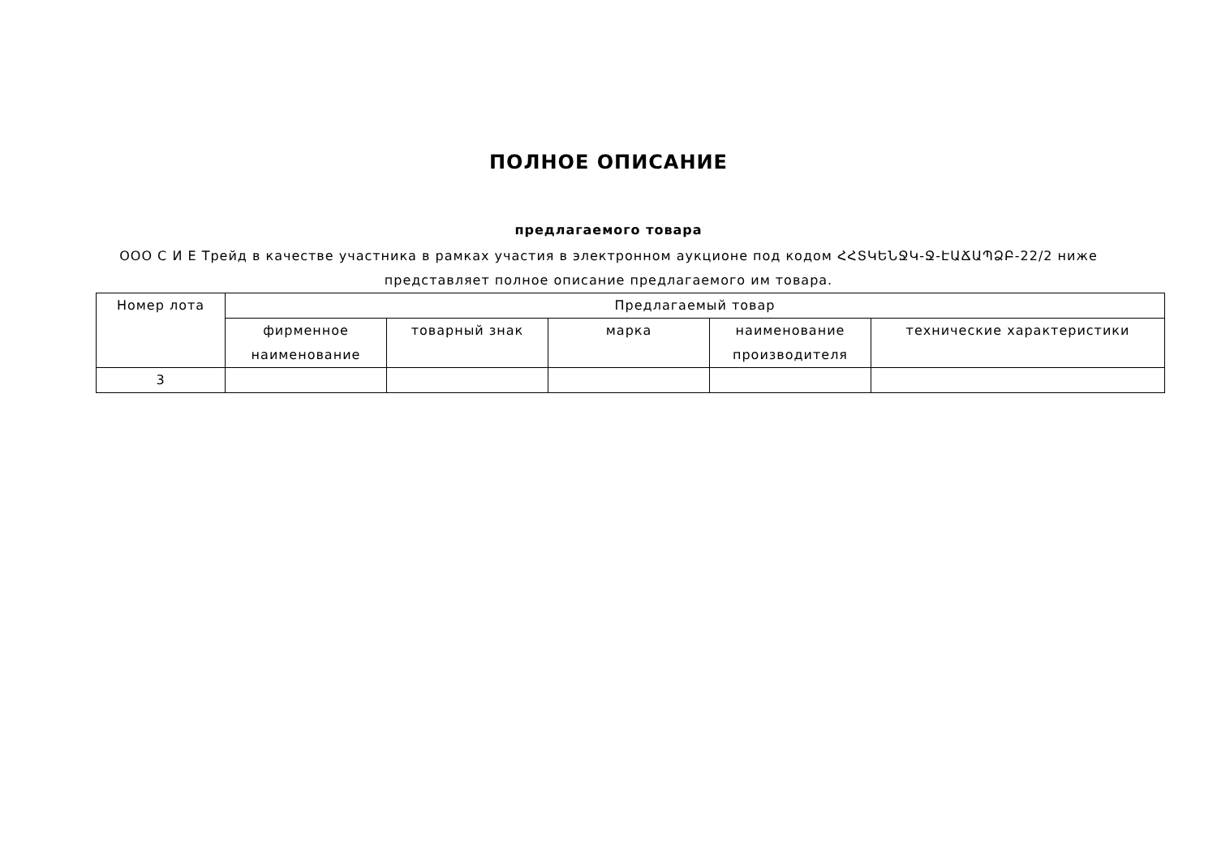ПОЛНОЕ ОПИСАНИЕ
предлагаемого товара
ООО С И Е Трейд в качестве участника в рамках участия в электронном аукционе под кодом ՀՀՏԿԵՆՋԿ-Ջ-ԷԱՃԱՊՁԲ-22/2 ниже представляет полное описание предлагаемого им товара.
| Номер лота | Предлагаемый товар | | | | |
| --- | --- | --- | --- | --- | --- |
| | фирменное наименование | товарный знак | марка | наименование производителя | технические характеристики |
| 3 | | | | | |